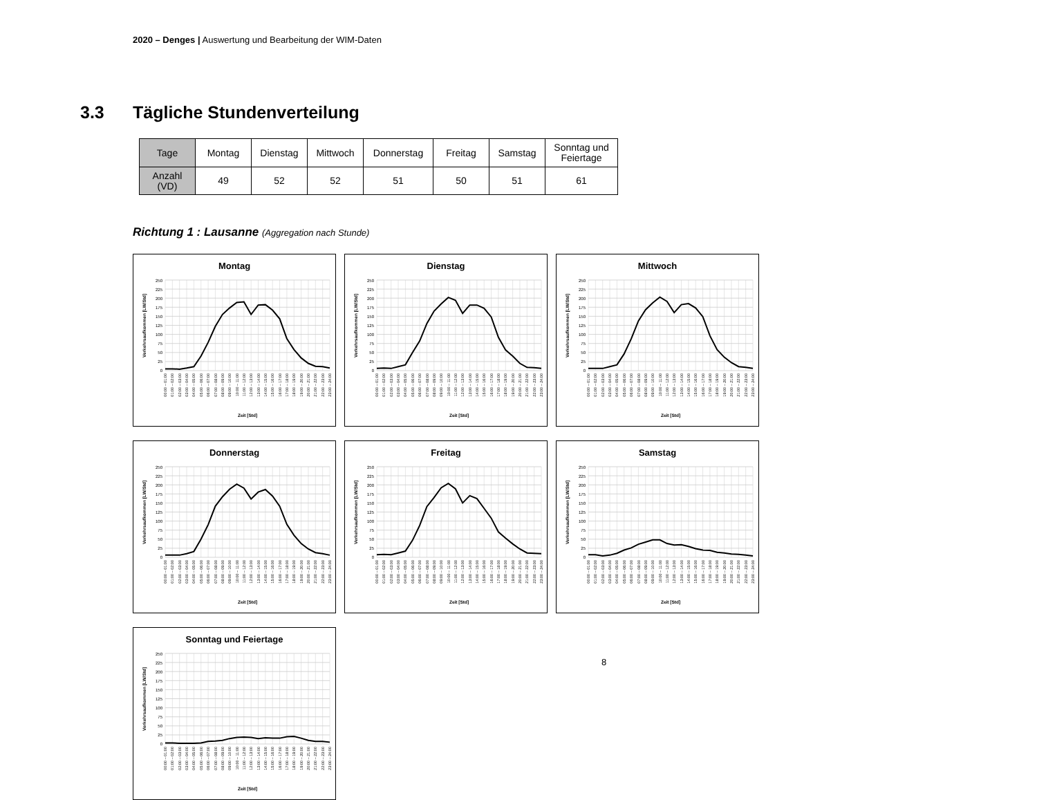2020 – Denges | Auswertung und Bearbeitung der WIM-Daten
3.3 Tägliche Stundenverteilung
| Tage | Montag | Dienstag | Mittwoch | Donnerstag | Freitag | Samstag | Sonntag und Feiertage |
| --- | --- | --- | --- | --- | --- | --- | --- |
| Anzahl (VD) | 49 | 52 | 52 | 51 | 50 | 51 | 61 |
Richtung 1 : Lausanne (Aggregation nach Stunde)
Montag
0
25
50
75
100
125
150
175
200
225
250
Verkehrsaufkommen [LW/Std]
00:00 – 01:00
01:00 – 02:00
02:00 – 03:00
03:00 – 04:00
04:00 – 05:00
05:00 – 06:00
06:00 – 07:00
07:00 – 08:00
08:00 – 09:00
09:00 – 10:00
10:00 – 11:00
11:00 – 12:00
12:00 – 13:00
13:00 – 14:00
14:00 – 15:00
15:00 – 16:00
16:00 – 17:00
17:00 – 18:00
18:00 – 19:00
19:00 – 20:00
20:00 – 21:00
21:00 – 22:00
22:00 – 23:00
23:00 – 24:00
Zeit [Std]
Dienstag
0
25
50
75
100
125
150
175
200
225
250
Verkehrsaufkommen [LW/Std]
00:00 – 01:00
01:00 – 02:00
02:00 – 03:00
03:00 – 04:00
04:00 – 05:00
05:00 – 06:00
06:00 – 07:00
07:00 – 08:00
08:00 – 09:00
09:00 – 10:00
10:00 – 11:00
11:00 – 12:00
12:00 – 13:00
13:00 – 14:00
14:00 – 15:00
15:00 – 16:00
16:00 – 17:00
17:00 – 18:00
18:00 – 19:00
19:00 – 20:00
20:00 – 21:00
21:00 – 22:00
22:00 – 23:00
23:00 – 24:00
Zeit [Std]
Mittwoch
0
25
50
75
100
125
150
175
200
225
250
Verkehrsaufkommen [LW/Std]
00:00 – 01:00
01:00 – 02:00
02:00 – 03:00
03:00 – 04:00
04:00 – 05:00
05:00 – 06:00
06:00 – 07:00
07:00 – 08:00
08:00 – 09:00
09:00 – 10:00
10:00 – 11:00
11:00 – 12:00
12:00 – 13:00
13:00 – 14:00
14:00 – 15:00
15:00 – 16:00
16:00 – 17:00
17:00 – 18:00
18:00 – 19:00
19:00 – 20:00
20:00 – 21:00
21:00 – 22:00
22:00 – 23:00
23:00 – 24:00
Zeit [Std]
Donnerstag
0
25
50
75
100
125
150
175
200
225
250
Verkehrsaufkommen [LW/Std]
00:00 – 01:00
01:00 – 02:00
02:00 – 03:00
03:00 – 04:00
04:00 – 05:00
05:00 – 06:00
06:00 – 07:00
07:00 – 08:00
08:00 – 09:00
09:00 – 10:00
10:00 – 11:00
11:00 – 12:00
12:00 – 13:00
13:00 – 14:00
14:00 – 15:00
15:00 – 16:00
16:00 – 17:00
17:00 – 18:00
18:00 – 19:00
19:00 – 20:00
20:00 – 21:00
21:00 – 22:00
22:00 – 23:00
23:00 – 24:00
Zeit [Std]
Freitag
0
25
50
75
100
125
150
175
200
225
250
Verkehrsaufkommen [LW/Std]
00:00 – 01:00
01:00 – 02:00
02:00 – 03:00
03:00 – 04:00
04:00 – 05:00
05:00 – 06:00
06:00 – 07:00
07:00 – 08:00
08:00 – 09:00
09:00 – 10:00
10:00 – 11:00
11:00 – 12:00
12:00 – 13:00
13:00 – 14:00
14:00 – 15:00
15:00 – 16:00
16:00 – 17:00
17:00 – 18:00
18:00 – 19:00
19:00 – 20:00
20:00 – 21:00
21:00 – 22:00
22:00 – 23:00
23:00 – 24:00
Zeit [Std]
Samstag
0
25
50
75
100
125
150
175
200
225
250
Verkehrsaufkommen [LW/Std]
00:00 – 01:00
01:00 – 02:00
02:00 – 03:00
03:00 – 04:00
04:00 – 05:00
05:00 – 06:00
06:00 – 07:00
07:00 – 08:00
08:00 – 09:00
09:00 – 10:00
10:00 – 11:00
11:00 – 12:00
12:00 – 13:00
13:00 – 14:00
14:00 – 15:00
15:00 – 16:00
16:00 – 17:00
17:00 – 18:00
18:00 – 19:00
19:00 – 20:00
20:00 – 21:00
21:00 – 22:00
22:00 – 23:00
23:00 – 24:00
Zeit [Std]
Sonntag und Feiertage
0
25
50
75
100
125
150
175
200
225
250
Verkehrsaufkommen [LW/Std]
00:00 – 01:00
01:00 – 02:00
02:00 – 03:00
03:00 – 04:00
04:00 – 05:00
05:00 – 06:00
06:00 – 07:00
07:00 – 08:00
08:00 – 09:00
09:00 – 10:00
10:00 – 11:00
11:00 – 12:00
12:00 – 13:00
13:00 – 14:00
14:00 – 15:00
15:00 – 16:00
16:00 – 17:00
17:00 – 18:00
18:00 – 19:00
19:00 – 20:00
20:00 – 21:00
21:00 – 22:00
22:00 – 23:00
23:00 – 24:00
Zeit [Std]
8